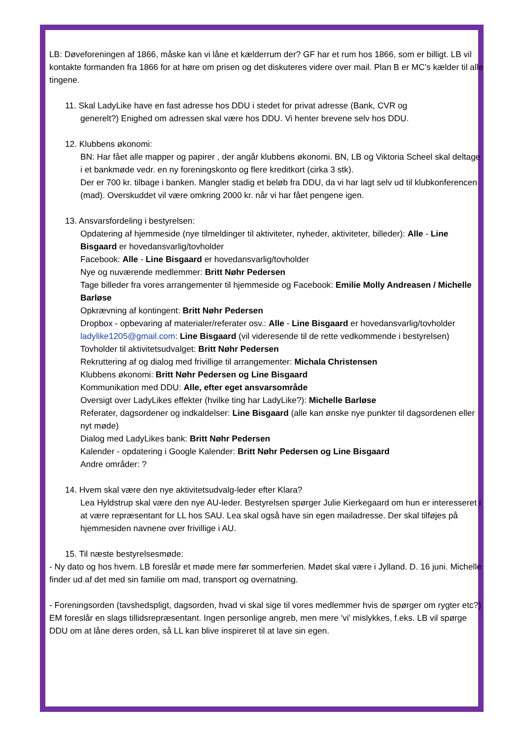LB: Døveforeningen af 1866, måske kan vi låne et kælderrum der? GF har et rum hos 1866, som er billigt. LB vil kontakte formanden fra 1866 for at høre om prisen og det diskuteres videre over mail. Plan B er MC's kælder til alle tingene.
11. Skal LadyLike have en fast adresse hos DDU i stedet for privat adresse (Bank, CVR og
generelt?) Enighed om adressen skal være hos DDU. Vi henter brevene selv hos DDU.
12. Klubbens økonomi:
BN: Har fået alle mapper og papirer , der angår klubbens økonomi. BN, LB og Viktoria Scheel skal deltage i et bankmøde vedr. en ny foreningskonto og flere kreditkort (cirka 3 stk).
Der er 700 kr. tilbage i banken. Mangler stadig et beløb fra DDU, da vi har lagt selv ud til klubkonferencen (mad). Overskuddet vil være omkring 2000 kr. når vi har fået pengene igen.
13. Ansvarsfordeling i bestyrelsen:
Opdatering af hjemmeside (nye tilmeldinger til aktiviteter, nyheder, aktiviteter, billeder): Alle - Line Bisgaard er hovedansvarlig/tovholder
Facebook: Alle - Line Bisgaard er hovedansvarlig/tovholder
Nye og nuværende medlemmer: Britt Nøhr Pedersen
Tage billeder fra vores arrangementer til hjemmeside og Facebook: Emilie Molly Andreasen / Michelle Barløse
Opkrævning af kontingent: Britt Nøhr Pedersen
Dropbox - opbevaring af materialer/referater osv.: Alle - Line Bisgaard er hovedansvarlig/tovholder
ladylike1205@gmail.com: Line Bisgaard (vil videresende til de rette vedkommende i bestyrelsen)
Tovholder til aktivitetsudvalget: Britt Nøhr Pedersen
Rekruttering af og dialog med frivillige til arrangementer: Michala Christensen
Klubbens økonomi: Britt Nøhr Pedersen og Line Bisgaard
Kommunikation med DDU: Alle, efter eget ansvarsområde
Oversigt over LadyLikes effekter (hvilke ting har LadyLike?): Michelle Barløse
Referater, dagsordener og indkaldelser: Line Bisgaard (alle kan ønske nye punkter til dagsordenen eller nyt møde)
Dialog med LadyLikes bank: Britt Nøhr Pedersen
Kalender - opdatering i Google Kalender: Britt Nøhr Pedersen og Line Bisgaard
Andre områder: ?
14. Hvem skal være den nye aktivitetsudvalg-leder efter Klara?
Lea Hyldstrup skal være den nye AU-leder. Bestyrelsen spørger Julie Kierkegaard om hun er interesseret i at være repræsentant for LL hos SAU. Lea skal også have sin egen mailadresse. Der skal tilføjes på hjemmesiden navnene over frivillige i AU.
15. Til næste bestyrelsesmøde:
- Ny dato og hos hvem. LB foreslår et møde mere før sommerferien. Mødet skal være i Jylland. D. 16 juni. Michelle finder ud af det med sin familie om mad, transport og overnatning.
- Foreningsorden (tavshedspligt, dagsorden, hvad vi skal sige til vores medlemmer hvis de spørger om rygter etc?)
EM foreslår en slags tillidsrepræsentant. Ingen personlige angreb, men mere 'vi' mislykkes, f.eks. LB vil spørge DDU om at låne deres orden, så LL kan blive inspireret til at lave sin egen.